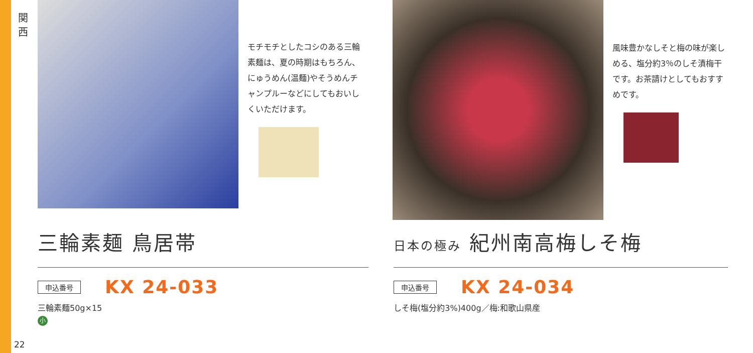関 西
モチモチとしたコシのある三輪素麺は、夏の時期はもちろん、にゅうめん(温麺)やそうめんチャンプルーなどにしてもおいしくいただけます。
三輪素麺 鳥居帯
申込番号 KX 24-033
三輪素麺50g×15
小
風味豊かなしそと梅の味が楽しめる、塩分約3％のしそ漬梅干です。お茶請けとしてもおすすめです。
日本の極み 紀州南高梅しそ梅
申込番号 KX 24-034
しそ梅(塩分約3%)400g／梅:和歌山県産
22